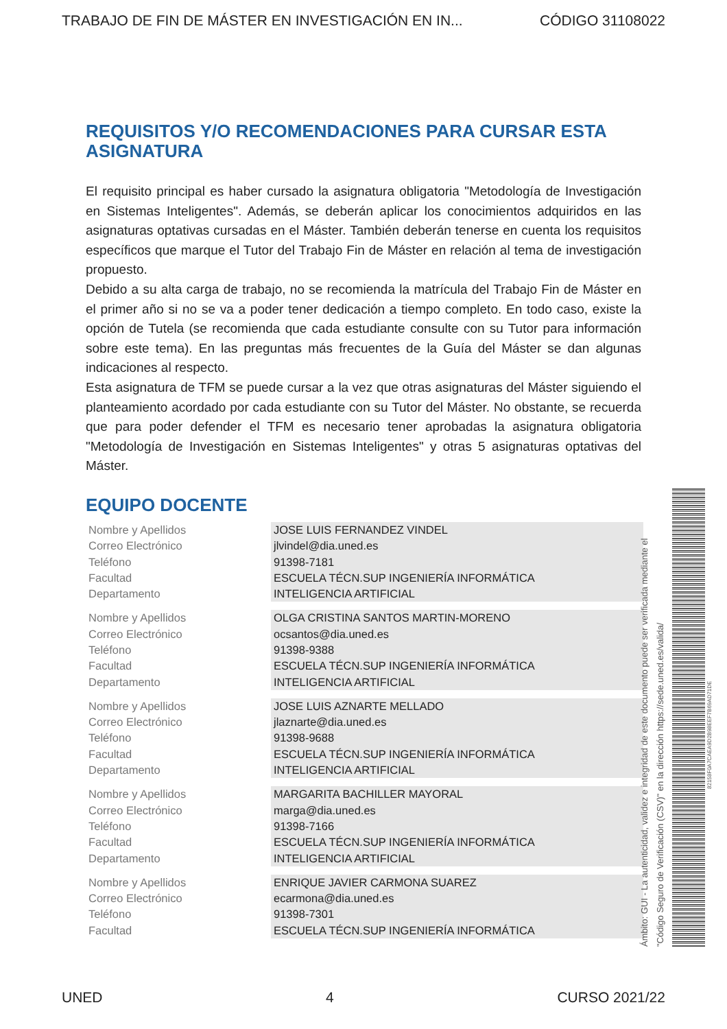TRABAJO DE FIN DE MÁSTER EN INVESTIGACIÓN EN IN... CÓDIGO 31108022
REQUISITOS Y/O RECOMENDACIONES PARA CURSAR ESTA ASIGNATURA
El requisito principal es haber cursado la asignatura obligatoria "Metodología de Investigación en Sistemas Inteligentes". Además, se deberán aplicar los conocimientos adquiridos en las asignaturas optativas cursadas en el Máster. También deberán tenerse en cuenta los requisitos específicos que marque el Tutor del Trabajo Fin de Máster en relación al tema de investigación propuesto.
Debido a su alta carga de trabajo, no se recomienda la matrícula del Trabajo Fin de Máster en el primer año si no se va a poder tener dedicación a tiempo completo. En todo caso, existe la opción de Tutela (se recomienda que cada estudiante consulte con su Tutor para información sobre este tema). En las preguntas más frecuentes de la Guía del Máster se dan algunas indicaciones al respecto.
Esta asignatura de TFM se puede cursar a la vez que otras asignaturas del Máster siguiendo el planteamiento acordado por cada estudiante con su Tutor del Máster. No obstante, se recuerda que para poder defender el TFM es necesario tener aprobadas la asignatura obligatoria "Metodología de Investigación en Sistemas Inteligentes" y otras 5 asignaturas optativas del Máster.
EQUIPO DOCENTE
| Nombre y Apellidos | JOSE LUIS FERNANDEZ VINDEL |
| Correo Electrónico | jlvindel@dia.uned.es |
| Teléfono | 91398-7181 |
| Facultad | ESCUELA TÉCN.SUP INGENIERÍA INFORMÁTICA |
| Departamento | INTELIGENCIA ARTIFICIAL |
| Nombre y Apellidos | OLGA CRISTINA SANTOS MARTIN-MORENO |
| Correo Electrónico | ocsantos@dia.uned.es |
| Teléfono | 91398-9388 |
| Facultad | ESCUELA TÉCN.SUP INGENIERÍA INFORMÁTICA |
| Departamento | INTELIGENCIA ARTIFICIAL |
| Nombre y Apellidos | JOSE LUIS AZNARTE MELLADO |
| Correo Electrónico | jlaznarte@dia.uned.es |
| Teléfono | 91398-9688 |
| Facultad | ESCUELA TÉCN.SUP INGENIERÍA INFORMÁTICA |
| Departamento | INTELIGENCIA ARTIFICIAL |
| Nombre y Apellidos | MARGARITA BACHILLER MAYORAL |
| Correo Electrónico | marga@dia.uned.es |
| Teléfono | 91398-7166 |
| Facultad | ESCUELA TÉCN.SUP INGENIERÍA INFORMÁTICA |
| Departamento | INTELIGENCIA ARTIFICIAL |
| Nombre y Apellidos | ENRIQUE JAVIER CARMONA SUAREZ |
| Correo Electrónico | ecarmona@dia.uned.es |
| Teléfono | 91398-7301 |
| Facultad | ESCUELA TÉCN.SUP INGENIERÍA INFORMÁTICA |
Ámbito: GUI - La autenticidad, validez e integridad de este documento puede ser verificada mediante el
"Código Seguro de Verificación (CSV)" en la dirección https://sede.uned.es/valida/
82158F0A7CAEA9D2B98EEF7B69AD71DE
UNED 4 CURSO 2021/22